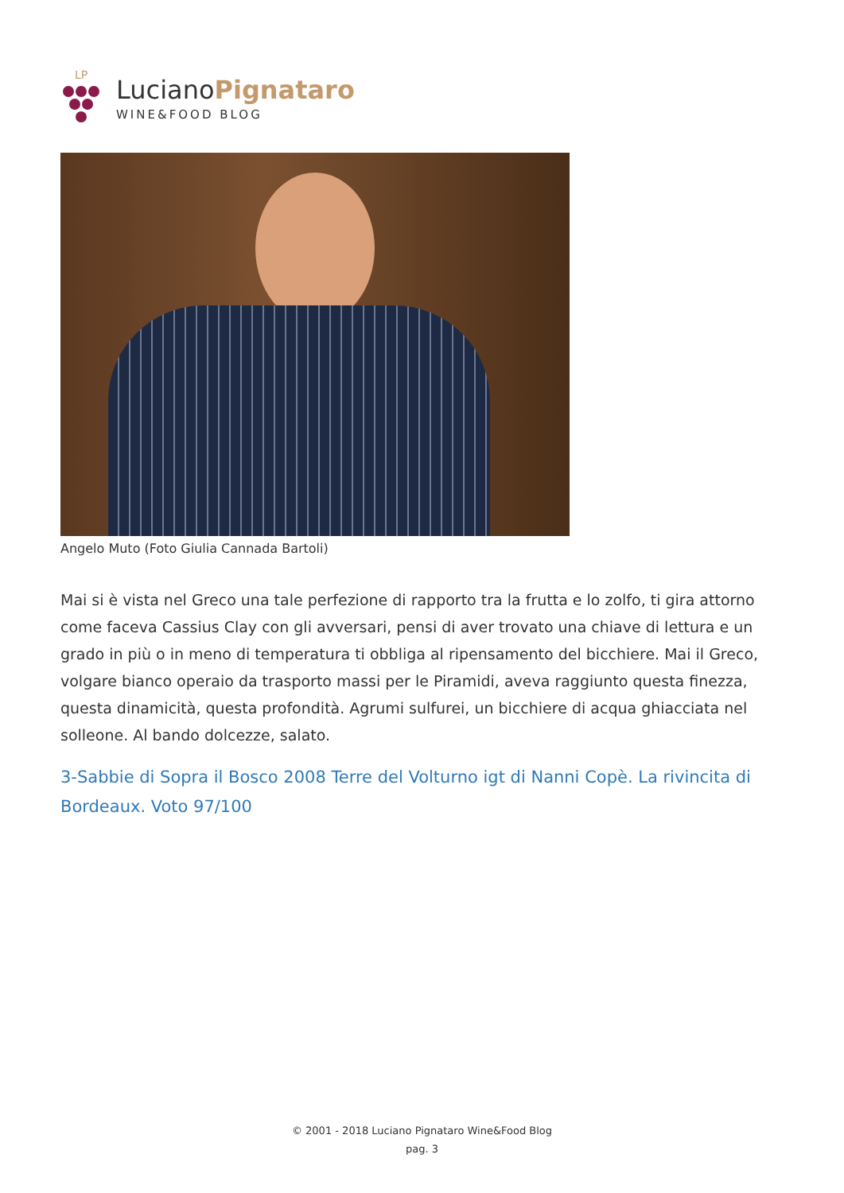LP
LucianoPignataro
WINE&FOOD BLOG
Angelo Muto (Foto Giulia Cannada Bartoli)
Mai si è vista nel Greco una tale perfezione di rapporto tra la frutta e lo zolfo, ti gira attorno come faceva Cassius Clay con gli avversari, pensi di aver trovato una chiave di lettura e un grado in più o in meno di temperatura ti obbliga al ripensamento del bicchiere. Mai il Greco, volgare bianco operaio da trasporto massi per le Piramidi, aveva raggiunto questa finezza, questa dinamicità, questa profondità. Agrumi sulfurei, un bicchiere di acqua ghiacciata nel solleone. Al bando dolcezze, salato.
3-Sabbie di Sopra il Bosco 2008 Terre del Volturno igt di Nanni Copè. La rivincita di Bordeaux. Voto 97/100
© 2001 - 2018 Luciano Pignataro Wine&Food Blog
pag. 3